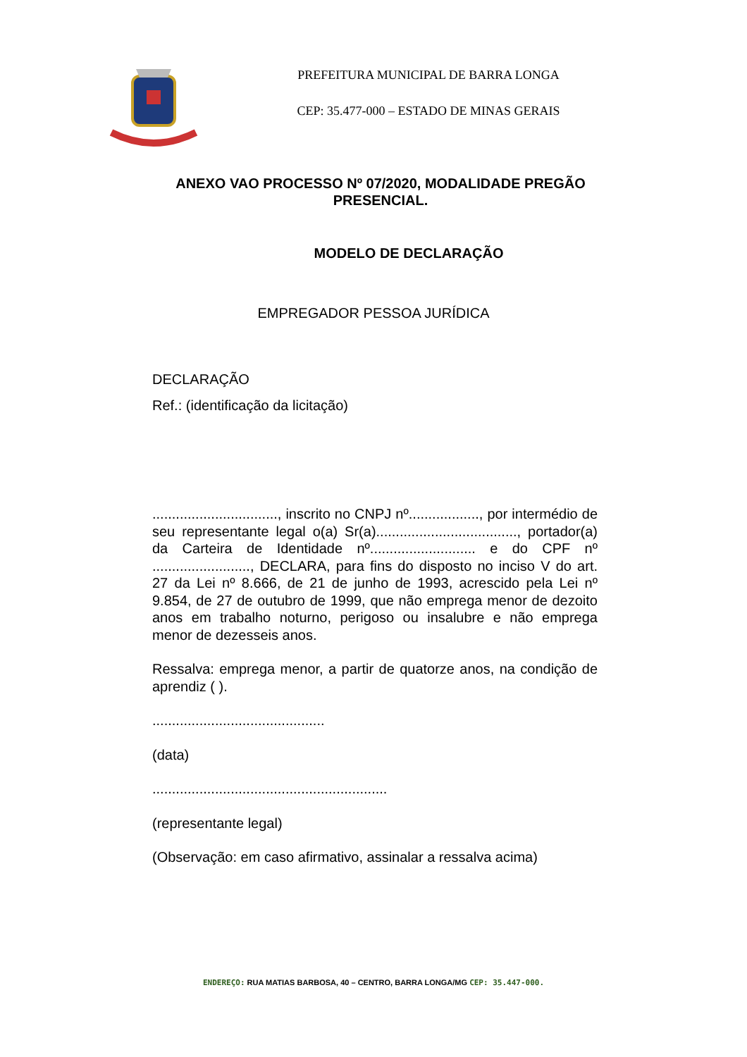PREFEITURA MUNICIPAL DE BARRA LONGA
CEP: 35.477-000 – ESTADO DE MINAS GERAIS
ANEXO VAO PROCESSO Nº 07/2020, MODALIDADE PREGÃO PRESENCIAL.
MODELO DE DECLARAÇÃO
EMPREGADOR PESSOA JURÍDICA
DECLARAÇÃO
Ref.: (identificação da licitação)
................................, inscrito no CNPJ nº.................., por intermédio de seu representante legal o(a) Sr(a)...................................., portador(a) da Carteira de Identidade nº........................... e do CPF nº ........................., DECLARA, para fins do disposto no inciso V do art. 27 da Lei nº 8.666, de 21 de junho de 1993, acrescido pela Lei nº 9.854, de 27 de outubro de 1999, que não emprega menor de dezoito anos em trabalho noturno, perigoso ou insalubre e não emprega menor de dezesseis anos.
Ressalva: emprega menor, a partir de quatorze anos, na condição de aprendiz ( ).
............................................
(data)
............................................................
(representante legal)
(Observação: em caso afirmativo, assinalar a ressalva acima)
ENDEREÇO: RUA MATIAS BARBOSA, 40 – CENTRO, BARRA LONGA/MG CEP: 35.447-000.